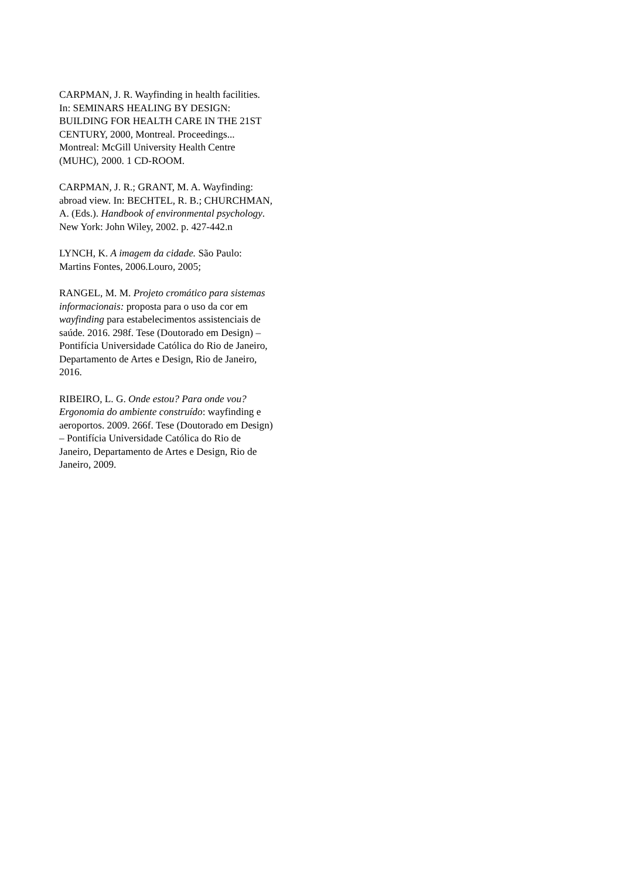CARPMAN, J. R. Wayfinding in health facilities.
In: SEMINARS HEALING BY DESIGN:
BUILDING FOR HEALTH CARE IN THE 21ST
CENTURY, 2000, Montreal. Proceedings...
Montreal: McGill University Health Centre
(MUHC), 2000. 1 CD-ROOM.
CARPMAN, J. R.; GRANT, M. A. Wayfinding:
abroad view. In: BECHTEL, R. B.; CHURCHMAN,
A. (Eds.). Handbook of environmental psychology.
New York: John Wiley, 2002. p. 427-442.n
LYNCH, K. A imagem da cidade. São Paulo:
Martins Fontes, 2006.Louro, 2005;
RANGEL, M. M. Projeto cromático para sistemas
informacionais: proposta para o uso da cor em
wayfinding para estabelecimentos assistenciais de
saúde. 2016. 298f. Tese (Doutorado em Design) –
Pontifícia Universidade Católica do Rio de Janeiro,
Departamento de Artes e Design, Rio de Janeiro,
2016.
RIBEIRO, L. G. Onde estou? Para onde vou?
Ergonomia do ambiente construído: wayfinding e
aeroportos. 2009. 266f. Tese (Doutorado em Design)
– Pontifícia Universidade Católica do Rio de
Janeiro, Departamento de Artes e Design, Rio de
Janeiro, 2009.